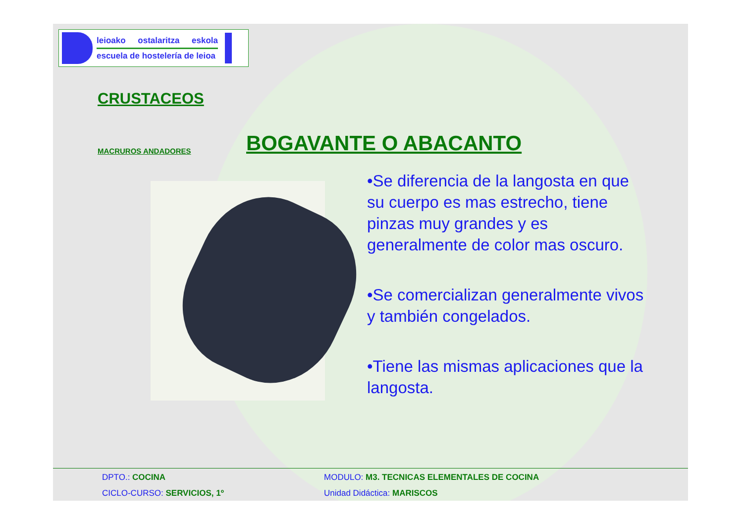leioako ostalaritza eskola
escuela de hostelería de leioa
CRUSTACEOS
MACRUROS ANDADORES
BOGAVANTE O ABACANTO
•Se diferencia de la langosta en que su cuerpo es mas estrecho, tiene pinzas muy grandes y es generalmente de color mas oscuro.
•Se comercializan generalmente vivos y también congelados.
•Tiene las mismas aplicaciones que la langosta.
DPTO.: COCINA MODULO: M3. TECNICAS ELEMENTALES DE COCINA
CICLO-CURSO: SERVICIOS, 1º Unidad Didáctica: MARISCOS